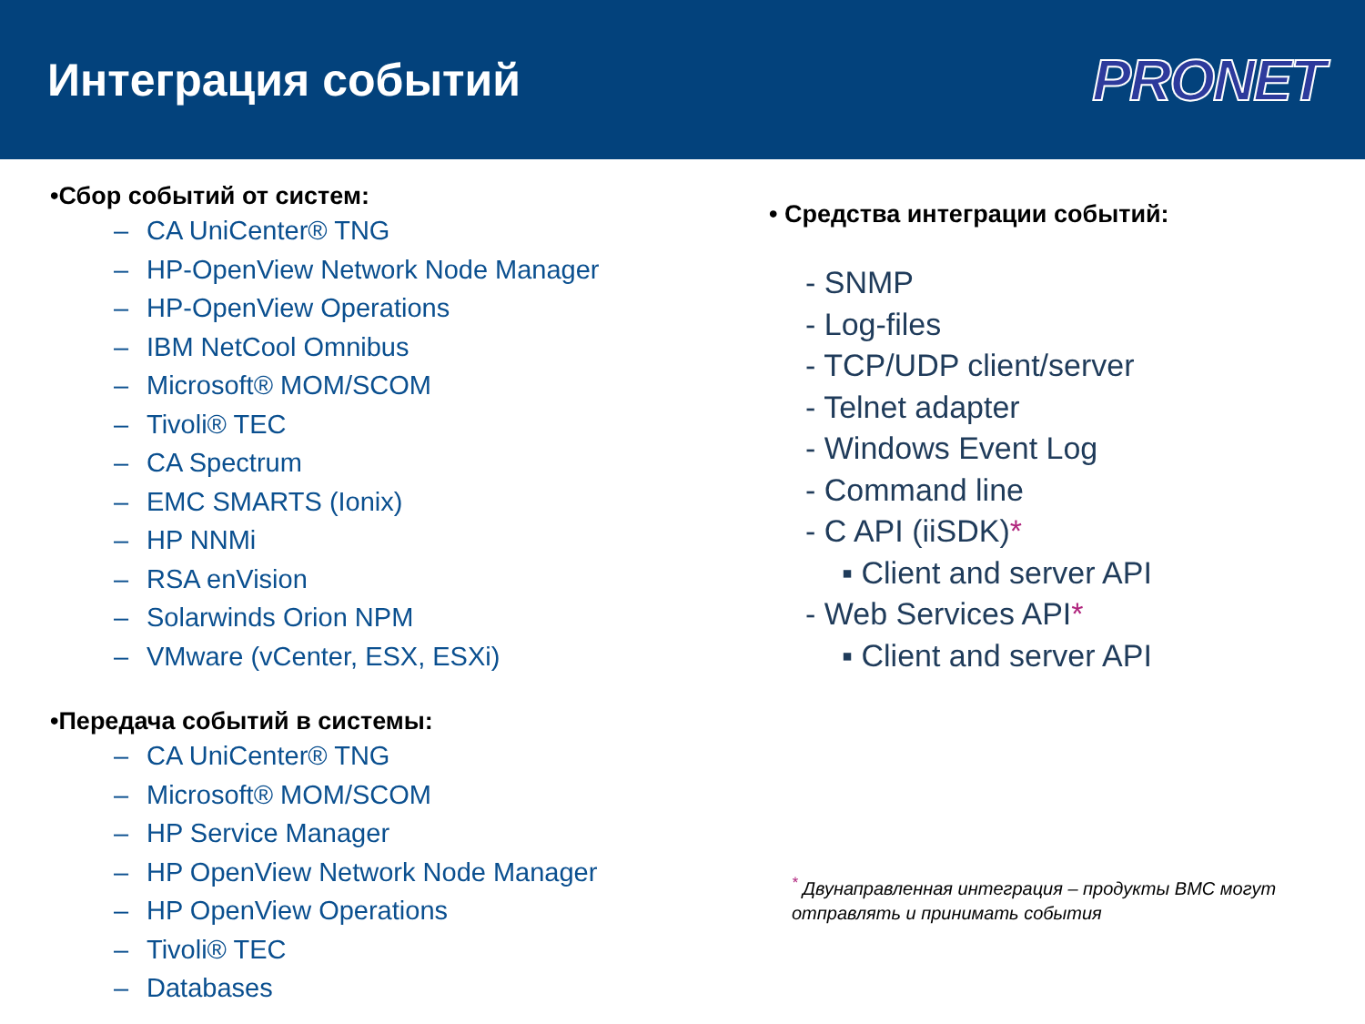Интеграция событий
PRONET
•Сбор событий от систем:
– CA UniCenter® TNG
– HP-OpenView Network Node Manager
– HP-OpenView Operations
– IBM NetCool Omnibus
– Microsoft® MOM/SCOM
– Tivoli® TEC
– CA Spectrum
– EMC SMARTS (Ionix)
– HP NNMi
– RSA enVision
– Solarwinds Orion NPM
– VMware (vCenter, ESX, ESXi)
•Передача событий в системы:
– CA UniCenter® TNG
– Microsoft® MOM/SCOM
– HP Service Manager
– HP OpenView Network Node Manager
– HP OpenView Operations
– Tivoli® TEC
– Databases
• Средства интеграции событий:
- SNMP
- Log-files
- TCP/UDP client/server
- Telnet adapter
- Windows Event Log
- Command line
- C API (iiSDK)*
▪ Client and server API
- Web Services API*
▪ Client and server API
<sup>*</sup> Двунаправленная интеграция – продукты BMC могут
отправлять и принимать события